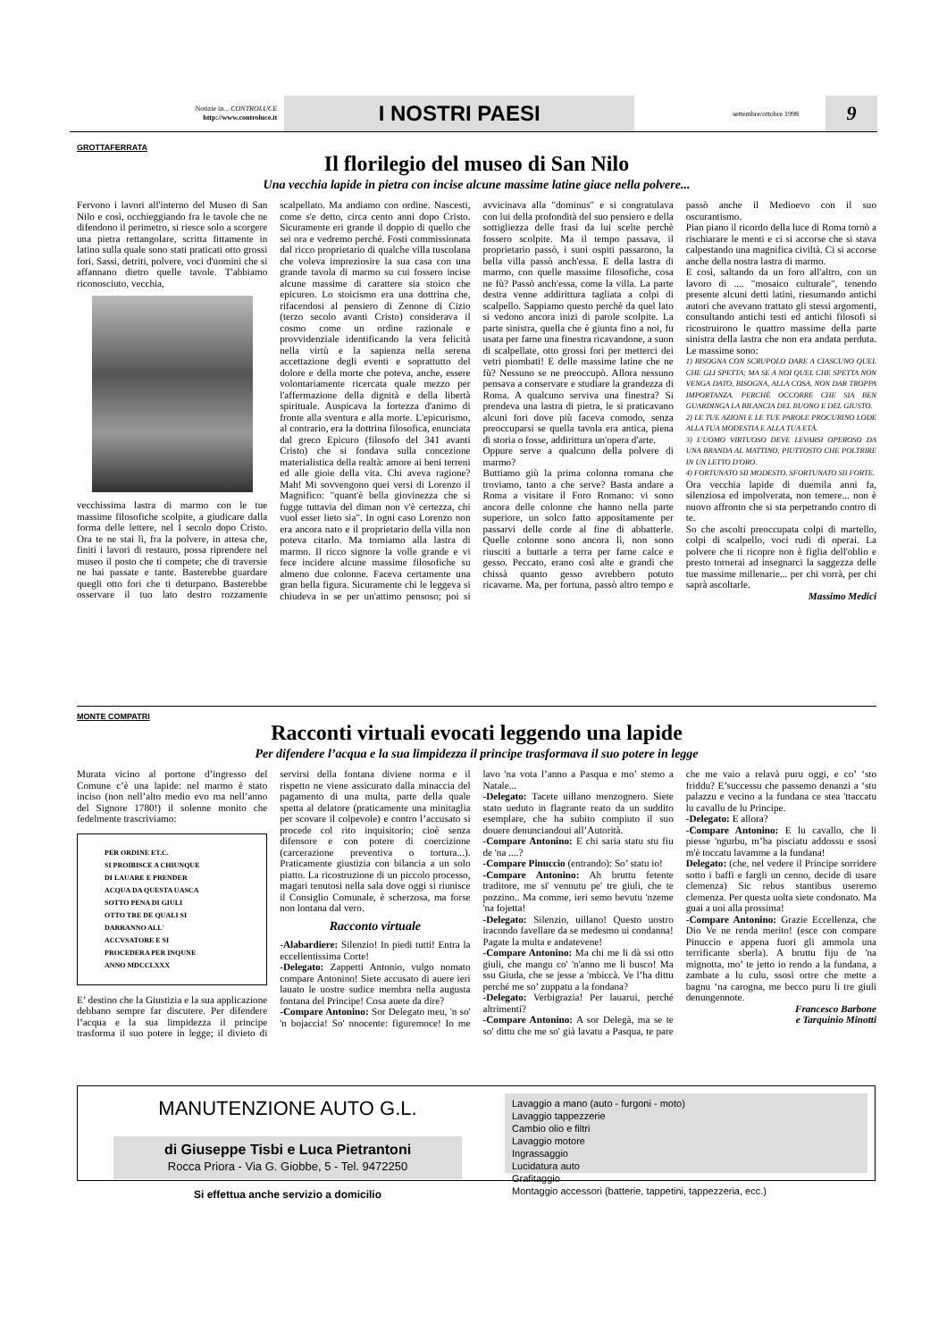Notizie in... CONTROLUCE
http://www.controluce.it
I NOSTRI PAESI
settembre/ottobre 1998
9
GROTTAFERRATA
Il florilegio del museo di San Nilo
Una vecchia lapide in pietra con incise alcune massime latine giace nella polvere...
Fervono i lavori all'interno del Museo di San Nilo e così, occhieggiando fra le tavole che ne difendono il perimetro, si riesce solo a scorgere una pietra rettangolare, scritta fittamente in latino sulla quale sono stati praticati otto grossi fori. Sassi, detriti, polvere, voci d'uomini che si affannano dietro quelle tavole. T'abbiamo riconosciuto, vecchia,
vecchissima lastra di marmo con le tue massime filosofiche scolpite, a giudicare dalla forma delle lettere, nel I secolo dopo Cristo. Ora te ne stai lì, fra la polvere, in attesa che, finiti i lavori di restauro, possa riprendere nel museo il posto che ti compete; che di traversie ne hai passate e tante. Basterebbe guardare quegli otto fori che ti deturpano. Basterebbe osservare il tuo lato destro rozzamente scalpellato. Ma andiamo con ordine. Nascesti, come s'e detto, circa cento anni dopo Cristo. Sicuramente eri grande il doppio di quello che sei ora e vedremo perché. Fosti commissionata dal ricco proprietario di qualche villa tuscolana che voleva impreziosire la sua casa con una grande tavola di marmo su cui fossero incise alcune massime di carattere sia stoico che epicureo. Lo stoicismo era una dottrina che, rifacendosi al pensiero di Zenone di Cizio (terzo secolo avanti Cristo) considerava il cosmo come un ordine razionale e provvidenziale identificando la vera felicità nella virtù e la sapienza nella serena accettazione degli eventi e soprattutto del dolore e della morte che poteva, anche, essere volontariamente ricercata quale mezzo per l'affermazione della dignità e della libertà spirituale. Auspicava la fortezza d'animo di fronte alla sventura e alla morte. L'epicurismo, al contrario, era la dottrina filosofica, enunciata dal greco Epicuro (filosofo del 341 avanti Cristo) che si fondava sulla concezione materialistica della realtà: amore ai beni terreni ed alle gioie della vita. Chi aveva ragione? Mah! Mi sovvengono quei versi di Lorenzo il Magnifico: "quant'è bella giovinezza che si fugge tuttavia del diman non v'è certezza, chi vuol esser lieto sia". In ogni caso Lorenzo non era ancora nato e il proprietario della villa non poteva citarlo. Ma torniamo alla lastra di marmo. Il ricco signore la volle grande e vi fece incidere alcune massime filosofiche su almeno due colonne. Faceva certamente una gran bella figura. Sicuramente chi le leggeva si chiudeva in se per un'attimo pensoso; poi si avvicinava alla "dominus" e si congratulava con lui della profondità del suo pensiero e della sottigliezza delle frasi da lui scelte perchè fossero scolpite. Ma il tempo passava, il proprietario passò, i suoi ospiti passarono, la bella villa passò anch'essa. E della lastra di marmo, con quelle massime filosofiche, cosa ne fù? Passò anch'essa, come la villa. La parte destra venne addirittura tagliata a colpi di scalpello. Sappiamo questo perchè da quel lato si vedono ancora inizi di parole scolpite. La parte sinistra, quella che è giunta fino a noi, fu usata per farne una finestra ricavandone, a suon di scalpellate, otto grossi fori per metterci dei vetri piombati! E delle massime latine che ne fù? Nessuno se ne preoccupò. Allora nessuno pensava a conservare e studiare la grandezza di Roma. A qualcuno serviva una finestra? Si prendeva una lastra di pietra, le si praticavano alcuni fori dove più faceva comodo, senza preoccuparsi se quella tavola era antica, piena di storia o fosse, addirittura un'opera d'arte.
Oppure serve a qualcuno della polvere di marmo?
Buttiamo giù la prima colonna romana che troviamo, tanto a che serve? Basta andare a Roma a visitare il Foro Romano: vi sono ancora delle colonne che hanno nella parte superiore, un solco fatto appositamente per passarvi delle corde al fine di abbatterle. Quelle colonne sono ancora lì, non sono riusciti a buttarle a terra per farne calce e gesso. Peccato, erano così alte e grandi che chissà quanto gesso avrebbero potuto ricavarne. Ma, per fortuna, passò altro tempo e passò anche il Medioevo con il suo oscurantismo.
Pian piano il ricordo della luce di Roma tornò a rischiarare le menti e ci si accorse che si stava calpestando una magnifica civiltà. Ci si accorse anche della nostra lastra di marmo.
E così, saltando da un foro all'altro, con un lavoro di .... "mosaico culturale", tenendo presente alcuni detti latini, riesumando antichi autori che avevano trattato gli stessi argomenti, consultando antichi testi ed antichi filosofi si ricostruirono le quattro massime della parte sinistra della lastra che non era andata perduta. Le massime sono:
1) BISOGNA CON SCRUPOLO DARE A CIASCUNO QUEL CHE GLI SPETTA; MA SE A NOI QUEL CHE SPETTA NON VENGA DATO, BISOGNA, ALLA COSA, NON DAR TROPPA IMPORTANZA. PERCHÈ OCCORRE CHE SIA BEN GUARDINGA LA BILANCIA DEL BUONO E DEL GIUSTO.
2) LE TUE AZIONI E LE TUE PAROLE PROCURINO LODE ALLA TUA MODESTIA E ALLA TUA ETÀ.
3) L'UOMO VIRTUOSO DEVE LEVARSI OPEROSO DA UNA BRANDA AL MATTINO, PIUTTOSTO CHE POLTRIRE IN UN LETTO D'ORO.
4) FORTUNATO SII MODESTO, SFORTUNATO SII FORTE.
Ora vecchia lapide di duemila anni fa, silenziosa ed impolverata, non temere... non è nuovo affronto che si sta perpetrando contro di te.
So che ascolti preoccupata colpi di martello, colpi di scalpello, voci rudi di operai. La polvere che ti ricopre non è figlia dell'oblio e presto tornerai ad insegnarci la saggezza delle tue massime millenarie... per chi vorrà, per chi saprà ascoltarle.
Massimo Medici
MONTE COMPATRI
Racconti virtuali evocati leggendo una lapide
Per difendere l’acqua e la sua limpidezza il principe trasformava il suo potere in legge
Murata vicino al portone d’ingresso del Comune c’è una lapide: nel marmo è stato inciso (non nell’alto medio evo ma nell’anno del Signore 1780!) il solenne monito che fedelmente trascriviamo:
PER ORDINE ET.C.
SI PROIBISCE A CHIUNQUE
DI LAUARE E PRENDER
ACQUA DA QUESTA UASCA
SOTTO PENA DI GIULI
OTTO TRE DE QUALI SI
DARRANNO ALL'
ACCVSATORE E SI
PROCEDERA PER INQUNE
ANNO MDCCLXXX
E’ destino che la Giustizia e la sua applicazione debbano sempre far discutere. Per difendere l’acqua e la sua limpidezza il principe trasforma il suo potere in legge; il divieto di servirsi della fontana diviene norma e il rispetto ne viene assicurato dalla minaccia del pagamento di una multa, parte della quale spetta al delatore (praticamente una minitaglia per scovare il colpevole) e contro l’accusato si procede col rito inquisitorio; cioè senza difensore e con potere di coercizione (carcerazione preventiva o tortura...). Praticamente giustizia con bilancia a un solo piatto. La ricostruzione di un piccolo processo, magari tenutosi nella sala dove oggi si riunisce il Consiglio Comunale, è scherzosa, ma forse non lontana dal vero.
Racconto virtuale
-Alabardiere: Silenzio! In piedi tutti! Entra la eccellentissima Corte!
-Delegato: Zappetti Antonio, vulgo nomato compare Antonino! Siete accusato di auere ieri lauato le uostre sudice membra nella augusta fontana del Principe! Cosa auete da dire?
-Compare Antonino: Sor Delegato meu, 'n so' 'n bojaccia! So' nnocente: figuremoce! Io me lavo 'na vota l’anno a Pasqua e mo’ stemo a Natale...
-Delegato: Tacete uillano menzognero. Siete stato ueduto in flagrante reato da un suddito esemplare, che ha subito compiuto il suo douere denunciandoui all’Autorità.
-Compare Antonino: E chi saria statu stu fiu de 'na ....?
-Compare Pinuccio (entrando): So’ statu io!
-Compare Antonino: Ah bruttu fetente traditore, me si' vennutu pe' tre giuli, che te pozzino.. Ma comme, ieri semo bevutu 'nzeme 'na fojetta!
-Delegato: Silenzio, uillano! Questo uostro iracondo favellare da se medesmo ui condanna! Pagate la multa e andatevene!
-Compare Antonino: Ma chi me li dà ssi otto giuli, che mangu co' 'n'anno me li busco! Ma ssu Giuda, che se jesse a 'mbiccà. Ve l’ha dittu perché me so’ zuppatu a la fondana?
-Delegato: Verbigrazia! Per lauarui, perché altrimenti?
-Compare Antonino: A sor Delegà, ma se te so' dittu che me so' già lavatu a Pasqua, te pare che me vaio a relavà puru oggi, e co’ ‘sto friddu? E’successu che passemo denanzi a ‘stu palazzu e vecino a la fundana ce stea 'ttaccatu lu cavallu de lu Principe.
-Delegato: E allora?
-Compare Antonino: E lu cavallo, che li piesse 'ngurbu, m’ha pisciatu addossu e ssosì m'è toccatu lavamme a la fundana!
Delegato: (che, nel vedere il Principe sorridere sotto i baffi e fargli un cenno, decide di usare clemenza) Sic rebus stantibus useremo clemenza. Per questa uolta siete condonato. Ma guai a uoi alla prossima!
-Compare Antonino: Grazie Eccellenza, che Dio Ve ne renda merito! (esce con compare Pinuccio e appena fuori gli ammola una terrificante sberla). A bruttu fiju de 'na mignotta, mo’ te jetto io rendo a la fundana, a zambate a lu culu, ssosì ortre che mette a bagnu ‘na carogna, me becco puru li tre giuli denungennote.
Francesco Barbone
e Tarquinio Minotti
MANUTENZIONE AUTO G.L.
di Giuseppe Tisbi e Luca Pietrantoni
Rocca Priora - Via G. Giobbe, 5 - Tel. 9472250
Si effettua anche servizio a domicilio
Lavaggio a mano (auto - furgoni - moto)
Lavaggio tappezzerie
Cambio olio e filtri
Lavaggio motore
Ingrassaggio
Lucidatura auto
Grafitaggio
Montaggio accessori (batterie, tappetini, tappezzeria, ecc.)